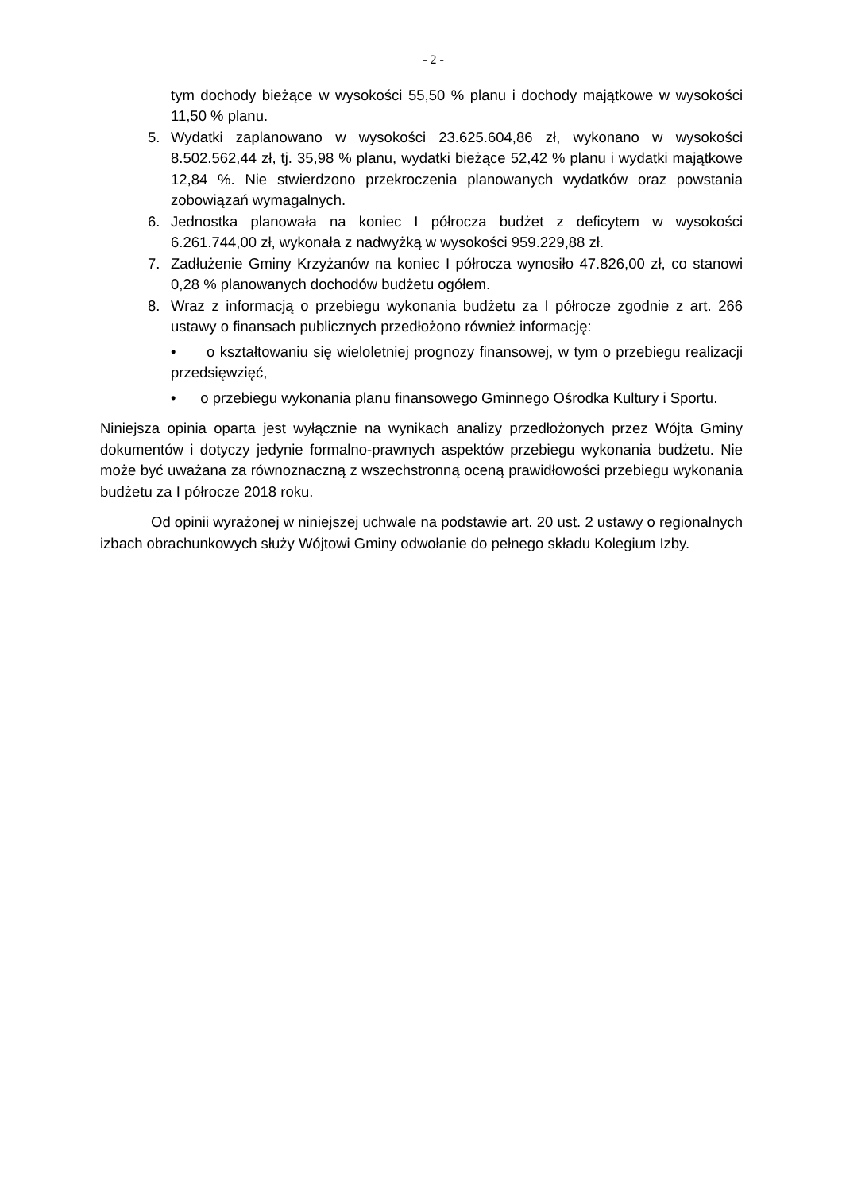- 2 -
tym dochody bieżące w wysokości 55,50 % planu i dochody majątkowe w wysokości 11,50 % planu.
5. Wydatki zaplanowano w wysokości 23.625.604,86 zł, wykonano w wysokości 8.502.562,44 zł, tj. 35,98 % planu, wydatki bieżące 52,42 % planu i wydatki majątkowe 12,84 %. Nie stwierdzono przekroczenia planowanych wydatków oraz powstania zobowiązań wymagalnych.
6. Jednostka planowała na koniec I półrocza budżet z deficytem w wysokości 6.261.744,00 zł, wykonała z nadwyżką w wysokości 959.229,88 zł.
7. Zadłużenie Gminy Krzyżanów na koniec I półrocza wynosiło 47.826,00 zł, co stanowi 0,28 % planowanych dochodów budżetu ogółem.
8. Wraz z informacją o przebiegu wykonania budżetu za I półrocze zgodnie z art. 266 ustawy o finansach publicznych przedłożono również informację:
• o kształtowaniu się wieloletniej prognozy finansowej, w tym o przebiegu realizacji przedsięwzięć,
• o przebiegu wykonania planu finansowego Gminnego Ośrodka Kultury i Sportu.
Niniejsza opinia oparta jest wyłącznie na wynikach analizy przedłożonych przez Wójta Gminy dokumentów i dotyczy jedynie formalno-prawnych aspektów przebiegu wykonania budżetu. Nie może być uważana za równoznaczną z wszechstronną oceną prawidłowości przebiegu wykonania budżetu za I półrocze 2018 roku.
Od opinii wyrażonej w niniejszej uchwale na podstawie art. 20 ust. 2 ustawy o regionalnych izbach obrachunkowych służy Wójtowi Gminy odwołanie do pełnego składu Kolegium Izby.